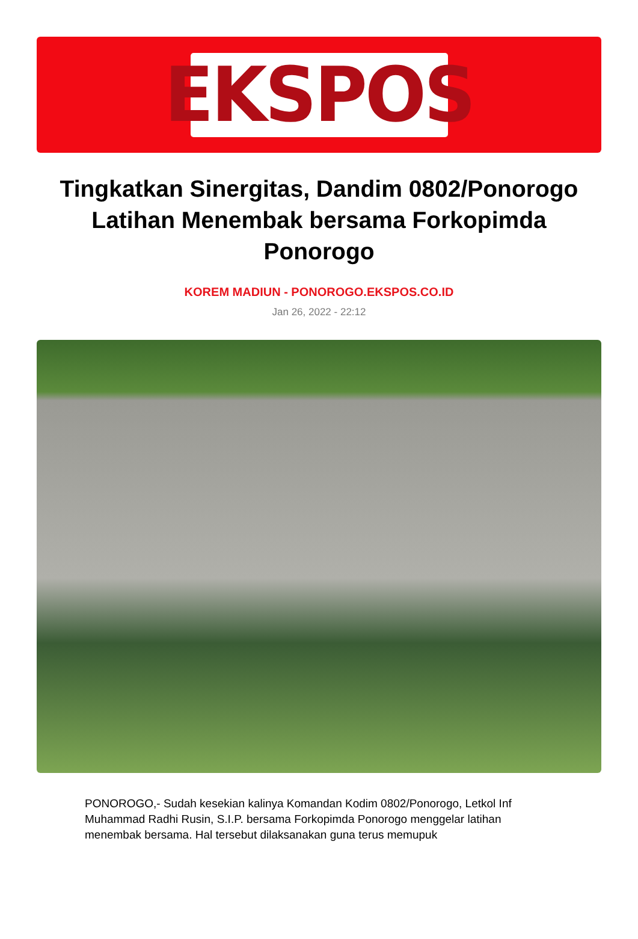EKSPOS
Tingkatkan Sinergitas, Dandim 0802/Ponorogo Latihan Menembak bersama Forkopimda Ponorogo
KOREM MADIUN - PONOROGO.EKSPOS.CO.ID
Jan 26, 2022 - 22:12
PONOROGO,- Sudah kesekian kalinya Komandan Kodim 0802/Ponorogo, Letkol Inf Muhammad Radhi Rusin, S.I.P. bersama Forkopimda Ponorogo menggelar latihan menembak bersama. Hal tersebut dilaksanakan guna terus memupuk